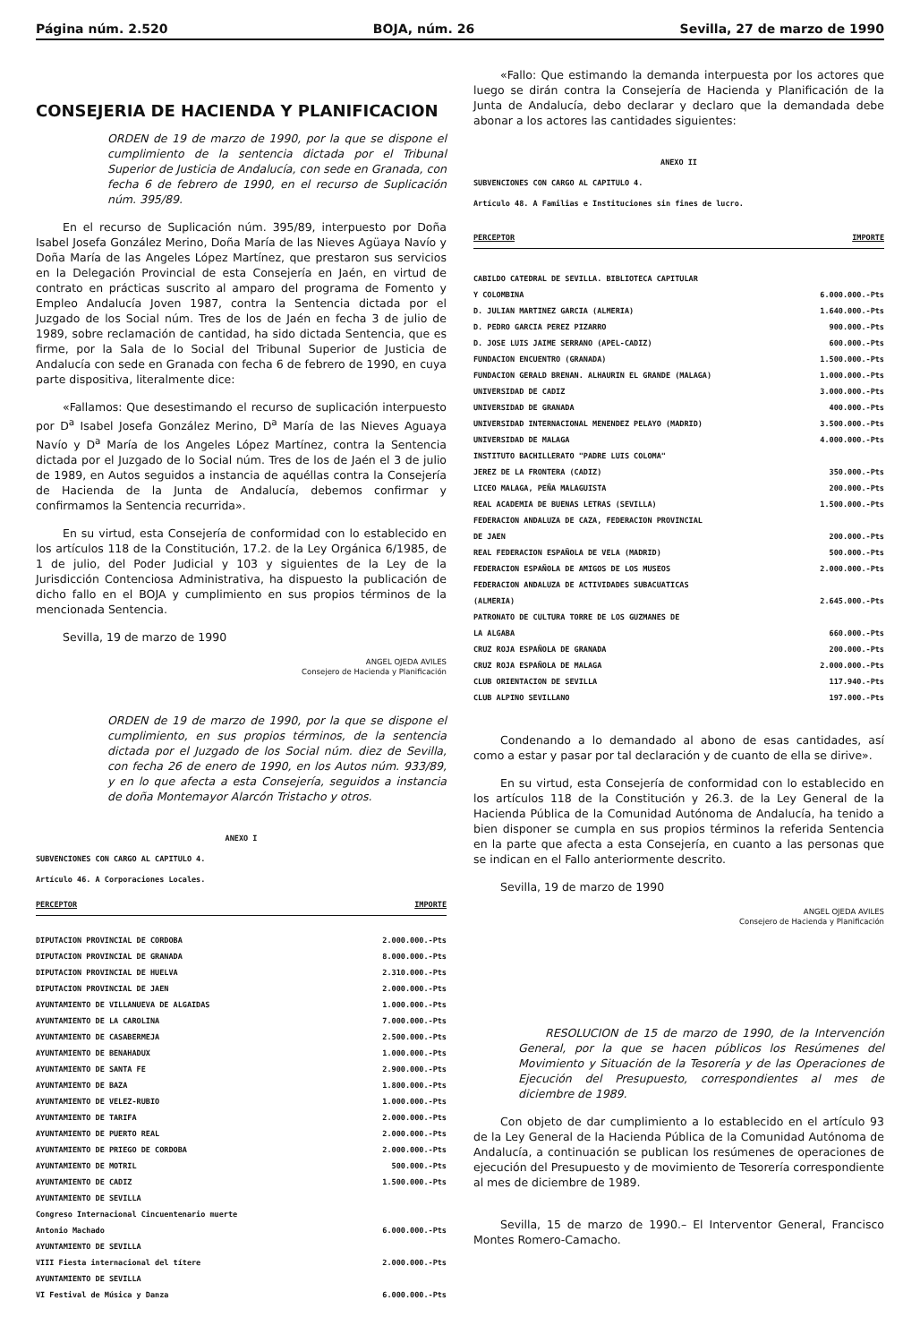Página núm. 2.520 BOJA, núm. 26 Sevilla, 27 de marzo de 1990
CONSEJERIA DE HACIENDA Y PLANIFICACION
ORDEN de 19 de marzo de 1990, por la que se dispone el cumplimiento de la sentencia dictada por el Tribunal Superior de Justicia de Andalucía, con sede en Granada, con fecha 6 de febrero de 1990, en el recurso de Suplicación núm. 395/89.
En el recurso de Suplicación núm. 395/89, interpuesto por Doña Isabel Josefa González Merino, Doña María de las Nieves Agüaya Navío y Doña María de las Angeles López Martínez, que prestaron sus servicios en la Delegación Provincial de esta Consejería en Jaén, en virtud de contrato en prácticas suscrito al amparo del programa de Fomento y Empleo Andalucía Joven 1987, contra la Sentencia dictada por el Juzgado de los Social núm. Tres de los de Jaén en fecha 3 de julio de 1989, sobre reclamación de cantidad, ha sido dictada Sentencia, que es firme, por la Sala de lo Social del Tribunal Superior de Justicia de Andalucía con sede en Granada con fecha 6 de febrero de 1990, en cuya parte dispositiva, literalmente dice:
«Fallamos: Que desestimando el recurso de suplicación interpuesto por D<sup>a</sup> Isabel Josefa González Merino, D<sup>a</sup> María de las Nieves Aguaya Navío y D<sup>a</sup> María de los Angeles López Martínez, contra la Sentencia dictada por el Juzgado de lo Social núm. Tres de los de Jaén el 3 de julio de 1989, en Autos seguidos a instancia de aquéllas contra la Consejería de Hacienda de la Junta de Andalucía, debemos confirmar y confirmamos la Sentencia recurrida».
En su virtud, esta Consejería de conformidad con lo establecido en los artículos 118 de la Constitución, 17.2. de la Ley Orgánica 6/1985, de 1 de julio, del Poder Judicial y 103 y siguientes de la Ley de la Jurisdicción Contenciosa Administrativa, ha dispuesto la publicación de dicho fallo en el BOJA y cumplimiento en sus propios términos de la mencionada Sentencia.
Sevilla, 19 de marzo de 1990
ANGEL OJEDA AVILES
Consejero de Hacienda y Planificación
ORDEN de 19 de marzo de 1990, por la que se dispone el cumplimiento, en sus propios términos, de la sentencia dictada por el Juzgado de los Social núm. diez de Sevilla, con fecha 26 de enero de 1990, en los Autos núm. 933/89, y en lo que afecta a esta Consejería, seguidos a instancia de doña Montemayor Alarcón Tristacho y otros.
ANEXO I
SUBVENCIONES CON CARGO AL CAPITULO 4.
Artículo 46. A Corporaciones Locales.
| PERCEPTOR | IMPORTE |
| --- | --- |
| DIPUTACION PROVINCIAL DE CORDOBA | 2.000.000.-Pts |
| DIPUTACION PROVINCIAL DE GRANADA | 8.000.000.-Pts |
| DIPUTACION PROVINCIAL DE HUELVA | 2.310.000.-Pts |
| DIPUTACION PROVINCIAL DE JAEN | 2.000.000.-Pts |
| AYUNTAMIENTO DE VILLANUEVA DE ALGAIDAS | 1.000.000.-Pts |
| AYUNTAMIENTO DE LA CAROLINA | 7.000.000.-Pts |
| AYUNTAMIENTO DE CASABERMEJA | 2.500.000.-Pts |
| AYUNTAMIENTO DE BENAHADUX | 1.000.000.-Pts |
| AYUNTAMIENTO DE SANTA FE | 2.900.000.-Pts |
| AYUNTAMIENTO DE BAZA | 1.800.000.-Pts |
| AYUNTAMIENTO DE VELEZ-RUBIO | 1.000.000.-Pts |
| AYUNTAMIENTO DE TARIFA | 2.000.000.-Pts |
| AYUNTAMIENTO DE PUERTO REAL | 2.000.000.-Pts |
| AYUNTAMIENTO DE PRIEGO DE CORDOBA | 2.000.000.-Pts |
| AYUNTAMIENTO DE MOTRIL | 500.000.-Pts |
| AYUNTAMIENTO DE CADIZ | 1.500.000.-Pts |
| AYUNTAMIENTO DE SEVILLA | |
| Congreso Internacional Cincuentenario muerte | |
| Antonio Machado | 6.000.000.-Pts |
| AYUNTAMIENTO DE SEVILLA | |
| VIII Fiesta internacional del títere | 2.000.000.-Pts |
| AYUNTAMIENTO DE SEVILLA | |
| VI Festival de Música y Danza | 6.000.000.-Pts |
«Fallo: Que estimando la demanda interpuesta por los actores que luego se dirán contra la Consejería de Hacienda y Planificación de la Junta de Andalucía, debo declarar y declaro que la demandada debe abonar a los actores las cantidades siguientes:
ANEXO II
SUBVENCIONES CON CARGO AL CAPITULO 4.
Artículo 48. A Familias e Instituciones sin fines de lucro.
| PERCEPTOR | IMPORTE |
| --- | --- |
| CABILDO CATEDRAL DE SEVILLA. BIBLIOTECA CAPITULAR | |
| Y COLOMBINA | 6.000.000.-Pts |
| D. JULIAN MARTINEZ GARCIA (ALMERIA) | 1.640.000.-Pts |
| D. PEDRO GARCIA PEREZ PIZARRO | 900.000.-Pts |
| D. JOSE LUIS JAIME SERRANO (APEL-CADIZ) | 600.000.-Pts |
| FUNDACION ENCUENTRO (GRANADA) | 1.500.000.-Pts |
| FUNDACION GERALD BRENAN. ALHAURIN EL GRANDE (MALAGA) | 1.000.000.-Pts |
| UNIVERSIDAD DE CADIZ | 3.000.000.-Pts |
| UNIVERSIDAD DE GRANADA | 400.000.-Pts |
| UNIVERSIDAD INTERNACIONAL MENENDEZ PELAYO (MADRID) | 3.500.000.-Pts |
| UNIVERSIDAD DE MALAGA | 4.000.000.-Pts |
| INSTITUTO BACHILLERATO "PADRE LUIS COLOMA" | |
| JEREZ DE LA FRONTERA (CADIZ) | 350.000.-Pts |
| LICEO MALAGA, PEÑA MALAGUISTA | 200.000.-Pts |
| REAL ACADEMIA DE BUENAS LETRAS (SEVILLA) | 1.500.000.-Pts |
| FEDERACION ANDALUZA DE CAZA, FEDERACION PROVINCIAL | |
| DE JAEN | 200.000.-Pts |
| REAL FEDERACION ESPAÑOLA DE VELA (MADRID) | 500.000.-Pts |
| FEDERACION ESPAÑOLA DE AMIGOS DE LOS MUSEOS | 2.000.000.-Pts |
| FEDERACION ANDALUZA DE ACTIVIDADES SUBACUATICAS | |
| (ALMERIA) | 2.645.000.-Pts |
| PATRONATO DE CULTURA TORRE DE LOS GUZMANES DE | |
| LA ALGABA | 660.000.-Pts |
| CRUZ ROJA ESPAÑOLA DE GRANADA | 200.000.-Pts |
| CRUZ ROJA ESPAÑOLA DE MALAGA | 2.000.000.-Pts |
| CLUB ORIENTACION DE SEVILLA | 117.940.-Pts |
| CLUB ALPINO SEVILLANO | 197.000.-Pts |
Condenando a lo demandado al abono de esas cantidades, así como a estar y pasar por tal declaración y de cuanto de ella se dirive».
En su virtud, esta Consejería de conformidad con lo establecido en los artículos 118 de la Constitución y 26.3. de la Ley General de la Hacienda Pública de la Comunidad Autónoma de Andalucía, ha tenido a bien disponer se cumpla en sus propios términos la referida Sentencia en la parte que afecta a esta Consejería, en cuanto a las personas que se indican en el Fallo anteriormente descrito.
Sevilla, 19 de marzo de 1990
ANGEL OJEDA AVILES
Consejero de Hacienda y Planificación
RESOLUCION de 15 de marzo de 1990, de la Intervención General, por la que se hacen públicos los Resúmenes del Movimiento y Situación de la Tesorería y de las Operaciones de Ejecución del Presupuesto, correspondientes al mes de diciembre de 1989.
Con objeto de dar cumplimiento a lo establecido en el artículo 93 de la Ley General de la Hacienda Pública de la Comunidad Autónoma de Andalucía, a continuación se publican los resúmenes de operaciones de ejecución del Presupuesto y de movimiento de Tesorería correspondiente al mes de diciembre de 1989.
Sevilla, 15 de marzo de 1990.– El Interventor General, Francisco Montes Romero-Camacho.